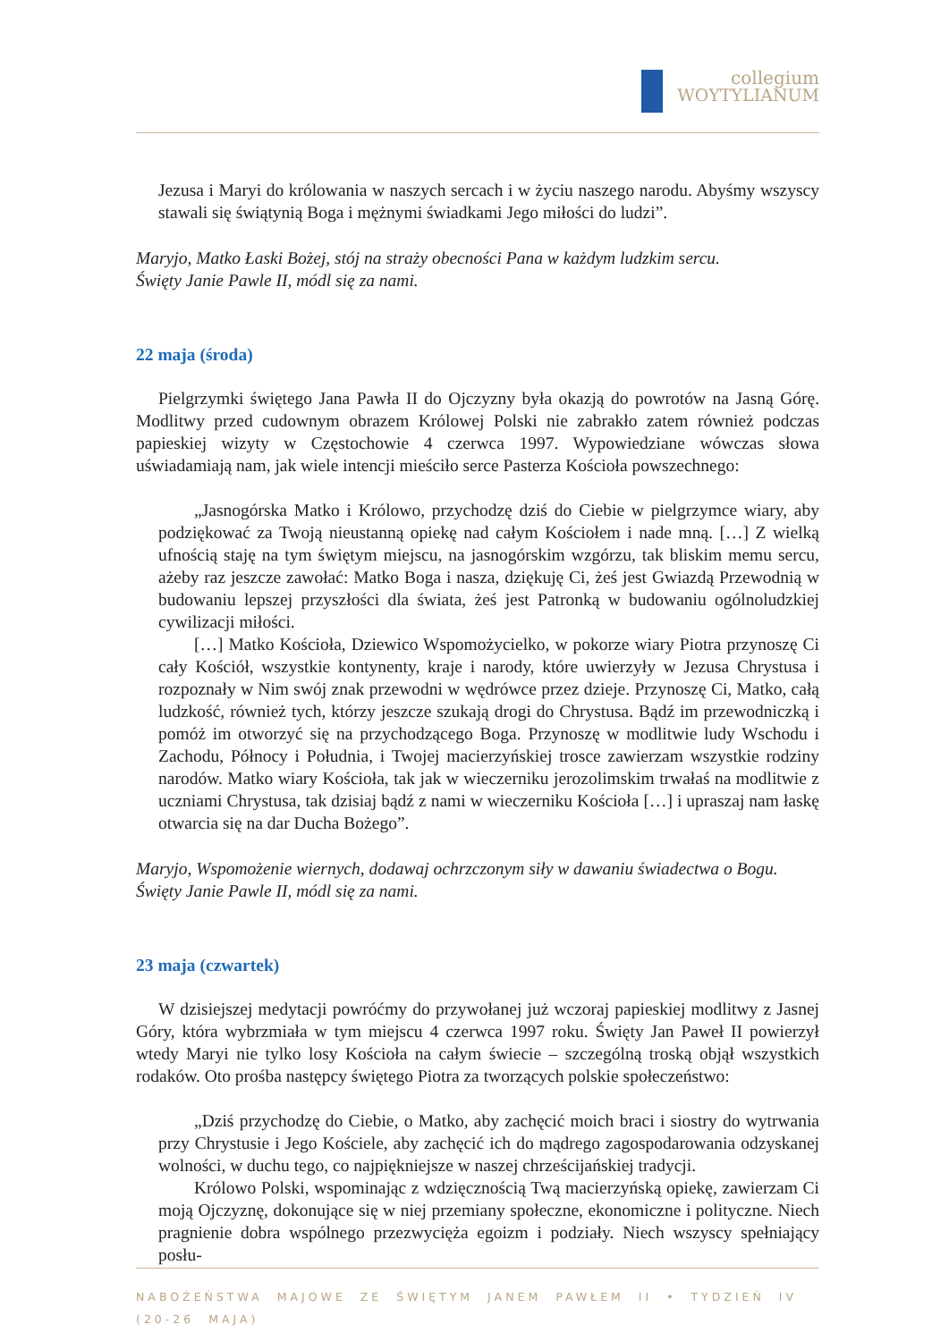collegium
WOYTYLIANUM
Jezusa i Maryi do królowania w naszych sercach i w życiu naszego narodu. Abyśmy wszyscy stawali się świątynią Boga i mężnymi świadkami Jego miłości do ludzi”.
Maryjo, Matko Łaski Bożej, stój na straży obecności Pana w każdym ludzkim sercu.
Święty Janie Pawle II, módl się za nami.
22 maja (środa)
Pielgrzymki świętego Jana Pawła II do Ojczyzny była okazją do powrotów na Jasną Górę. Modlitwy przed cudownym obrazem Królowej Polski nie zabrakło zatem również podczas papieskiej wizyty w Częstochowie 4 czerwca 1997. Wypowiedziane wówczas słowa uświadamiają nam, jak wiele intencji mieściło serce Pasterza Kościoła powszechnego:
„Jasnogórska Matko i Królowo, przychodzę dziś do Ciebie w pielgrzymce wiary, aby podziękować za Twoją nieustanną opiekę nad całym Kościołem i nade mną. […] Z wielką ufnością staję na tym świętym miejscu, na jasnogórskim wzgórzu, tak bliskim memu sercu, ażeby raz jeszcze zawołać: Matko Boga i nasza, dziękuję Ci, żeś jest Gwiazdą Przewodnią w budowaniu lepszej przyszłości dla świata, żeś jest Patronką w budowaniu ogólnoludzkiej cywilizacji miłości.
[…] Matko Kościoła, Dziewico Wspomożycielko, w pokorze wiary Piotra przynoszę Ci cały Kościół, wszystkie kontynenty, kraje i narody, które uwierzyły w Jezusa Chrystusa i rozpoznały w Nim swój znak przewodni w wędrówce przez dzieje. Przynoszę Ci, Matko, całą ludzkość, również tych, którzy jeszcze szukają drogi do Chrystusa. Bądź im przewodniczką i pomóż im otworzyć się na przychodzącego Boga. Przynoszę w modlitwie ludy Wschodu i Zachodu, Północy i Południa, i Twojej macierzyńskiej trosce zawierzam wszystkie rodziny narodów. Matko wiary Kościoła, tak jak w wieczerniku jerozolimskim trwałaś na modlitwie z uczniami Chrystusa, tak dzisiaj bądź z nami w wieczerniku Kościoła […] i upraszaj nam łaskę otwarcia się na dar Ducha Bożego”.
Maryjo, Wspomożenie wiernych, dodawaj ochrzczonym siły w dawaniu świadectwa o Bogu.
Święty Janie Pawle II, módl się za nami.
23 maja (czwartek)
W dzisiejszej medytacji powróćmy do przywołanej już wczoraj papieskiej modlitwy z Jasnej Góry, która wybrzmiała w tym miejscu 4 czerwca 1997 roku. Święty Jan Paweł II powierzył wtedy Maryi nie tylko losy Kościoła na całym świecie – szczególną troską objął wszystkich rodaków. Oto prośba następcy świętego Piotra za tworzących polskie społeczeństwo:
„Dziś przychodzę do Ciebie, o Matko, aby zachęcić moich braci i siostry do wytrwania przy Chrystusie i Jego Kościele, aby zachęcić ich do mądrego zagospodarowania odzyskanej wolności, w duchu tego, co najpiękniejsze w naszej chrześcijańskiej tradycji.
Królowo Polski, wspominając z wdzięcznością Twą macierzyńską opiekę, zawierzam Ci moją Ojczyznę, dokonujące się w niej przemiany społeczne, ekonomiczne i polityczne. Niech pragnienie dobra wspólnego przezwycięża egoizm i podziały. Niech wszyscy spełniający posłu-
NABOŻEŃSTWA MAJOWE ZE ŚWIĘTYM JANEM PAWŁEM II • TYDZIEŃ IV (20-26 MAJA)